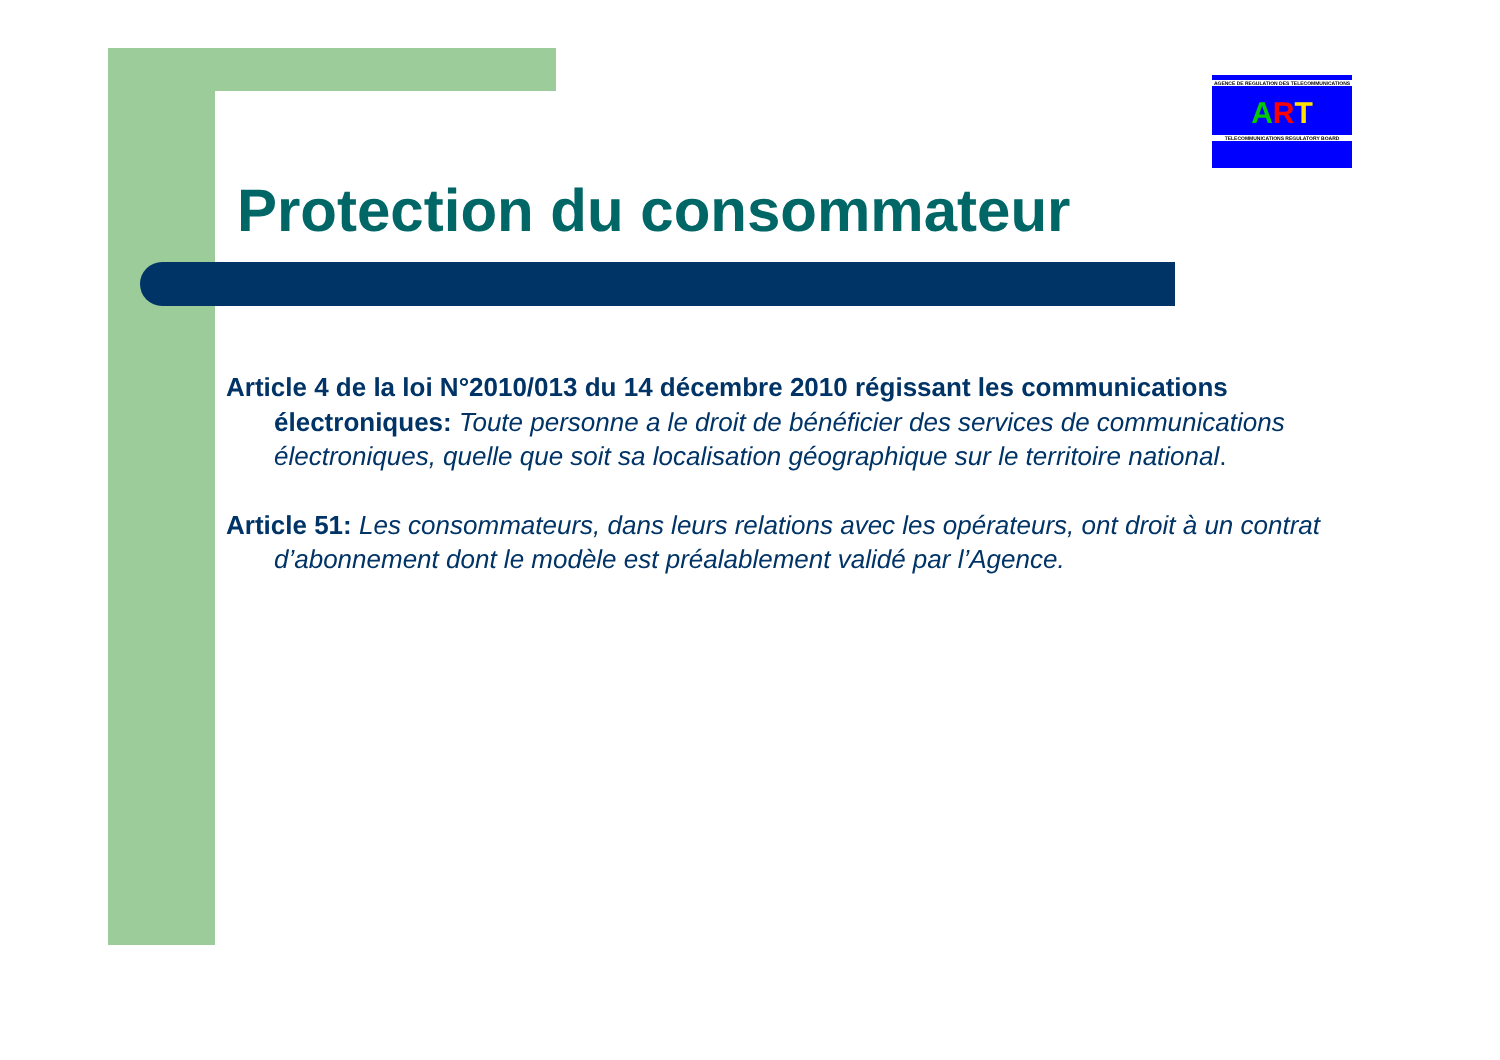AGENCE DE REGULATION DES TELECOMMUNICATIONS
ART
TELECOMMUNICATIONS REGULATORY BOARD
Protection du consommateur
Article 4 de la loi N°2010/013 du 14 décembre 2010 régissant les communications électroniques: Toute personne a le droit de bénéficier des services de communications électroniques, quelle que soit sa localisation géographique sur le territoire national.
Article 51: Les consommateurs, dans leurs relations avec les opérateurs, ont droit à un contrat d’abonnement dont le modèle est préalablement validé par l’Agence.